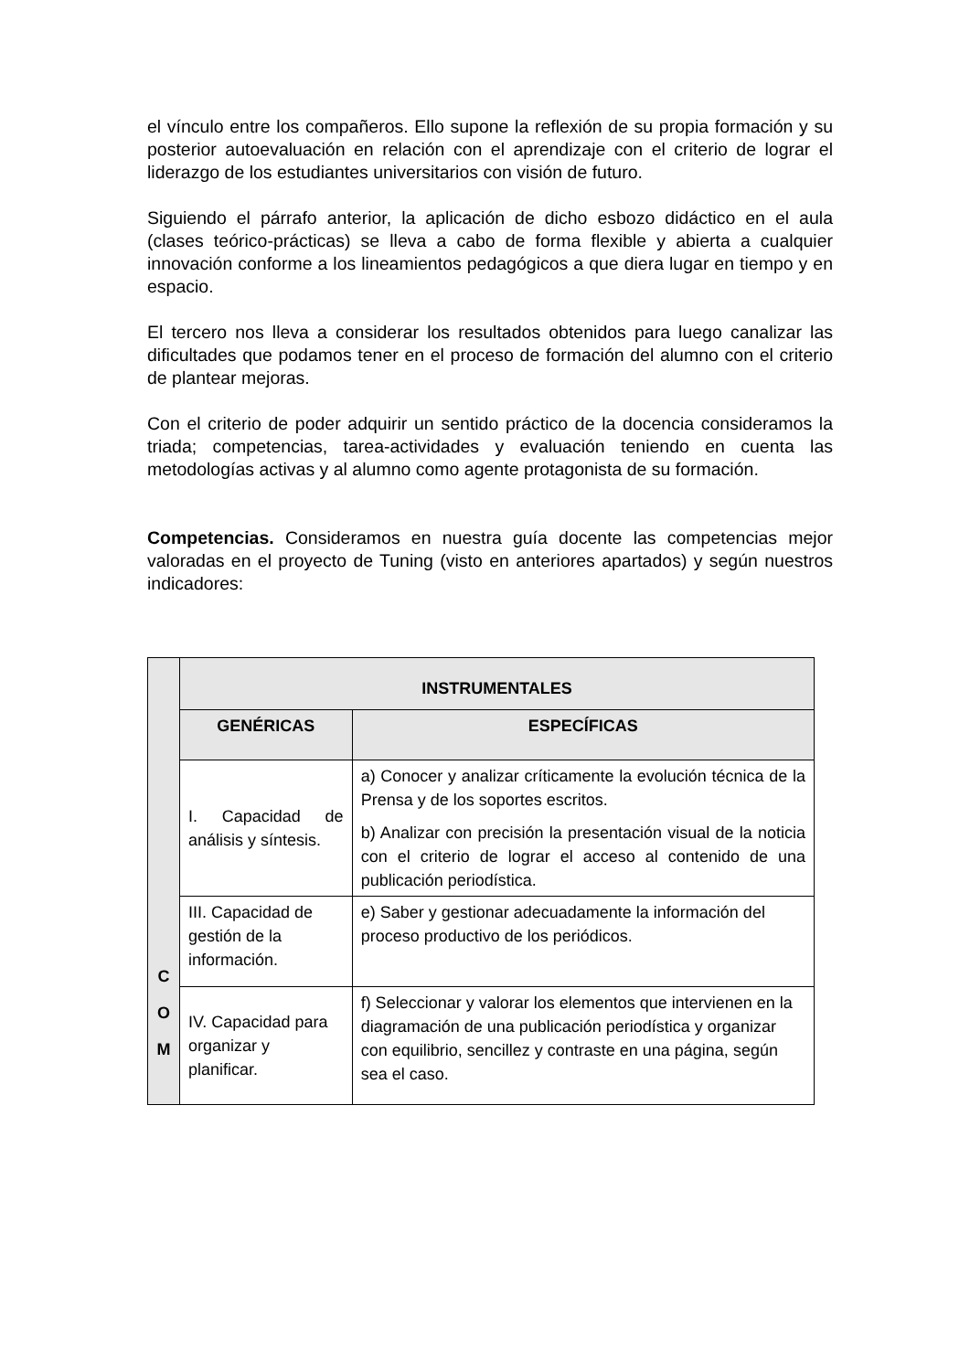el vínculo entre los compañeros. Ello supone la reflexión de su propia formación y su posterior autoevaluación en relación con el aprendizaje con el criterio de lograr el liderazgo de los estudiantes universitarios con visión de futuro.
Siguiendo el párrafo anterior, la aplicación de dicho esbozo didáctico en el aula (clases teórico-prácticas) se lleva a cabo de forma flexible y abierta a cualquier innovación conforme a los lineamientos pedagógicos a que diera lugar en tiempo y en espacio.
El tercero nos lleva a considerar los resultados obtenidos para luego canalizar las dificultades que podamos tener en el proceso de formación del alumno con el criterio de plantear mejoras.
Con el criterio de poder adquirir un sentido práctico de la docencia consideramos la triada; competencias, tarea-actividades y evaluación teniendo en cuenta las metodologías activas y al alumno como agente protagonista de su formación.
Competencias. Consideramos en nuestra guía docente las competencias mejor valoradas en el proyecto de Tuning (visto en anteriores apartados) y según nuestros indicadores:
| C O M | INSTRUMENTALES | |
| | GENÉRICAS | ESPECÍFICAS |
| | I. Capacidad de análisis y síntesis. | a) Conocer y analizar críticamente la evolución técnica de la Prensa y de los soportes escritos. b) Analizar con precisión la presentación visual de la noticia con el criterio de lograr el acceso al contenido de una publicación periodística. |
| | III. Capacidad de gestión de la información. | e) Saber y gestionar adecuadamente la información del proceso productivo de los periódicos. |
| | IV. Capacidad para organizar y planificar. | f) Seleccionar y valorar los elementos que intervienen en la diagramación de una publicación periodística y organizar con equilibrio, sencillez y contraste en una página, según sea el caso. |